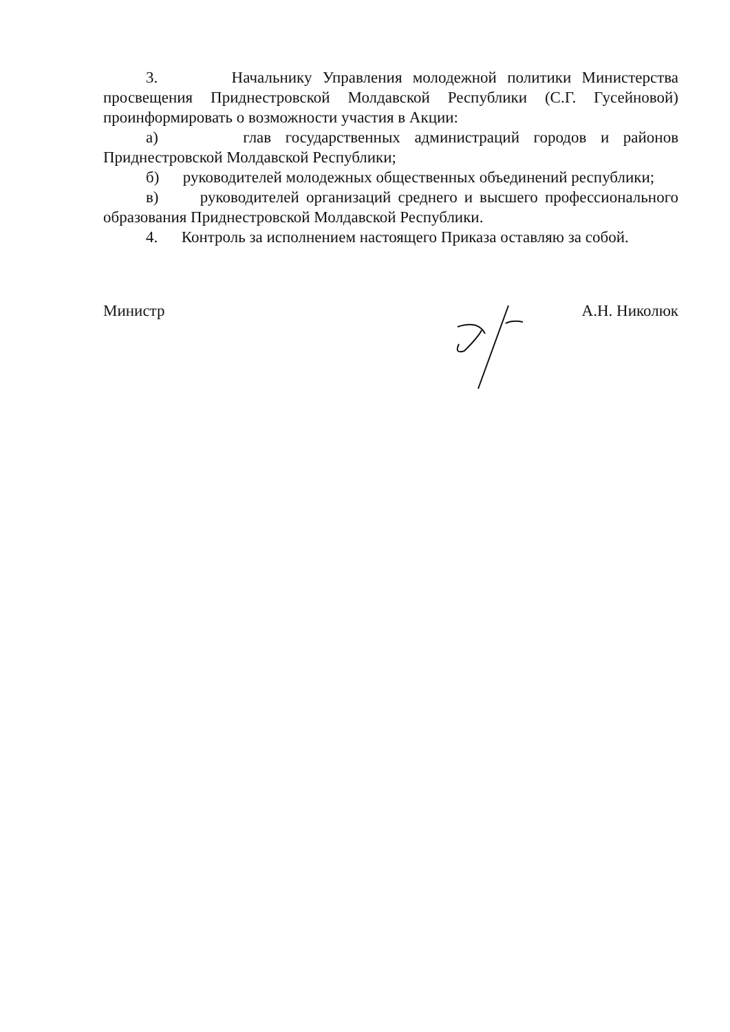3. Начальнику Управления молодежной политики Министерства просвещения Приднестровской Молдавской Республики (С.Г. Гусейновой) проинформировать о возможности участия в Акции:
а) глав государственных администраций городов и районов Приднестровской Молдавской Республики;
б) руководителей молодежных общественных объединений республики;
в) руководителей организаций среднего и высшего профессионального образования Приднестровской Молдавской Республики.
4. Контроль за исполнением настоящего Приказа оставляю за собой.
Министр А.Н. Николюк